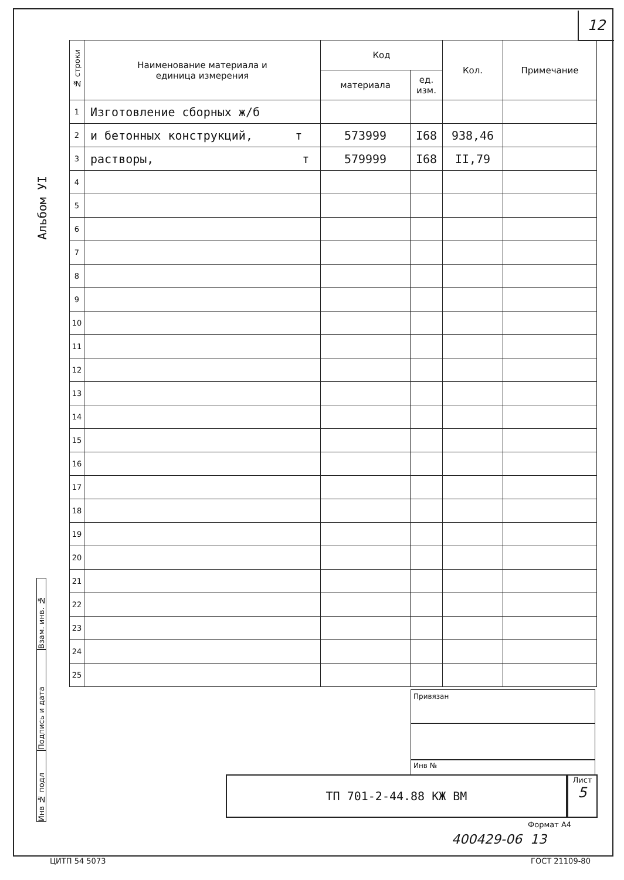12
Альбом УI
| № строки | Наименование материала и единица измерения | Код | | Кол. | Примечание |
| --- | --- | --- | --- | --- | --- |
| | | материала | ед. изм. | | |
| 1 | Изготовление сборных ж/б | | | | |
| 2 | и бетонных конструкций, т | 573999 | I68 | 938,46 | |
| 3 | растворы, т | 579999 | I68 | II,79 | |
| 4 | | | | | |
| 5 | | | | | |
| 6 | | | | | |
| 7 | | | | | |
| 8 | | | | | |
| 9 | | | | | |
| 10 | | | | | |
| 11 | | | | | |
| 12 | | | | | |
| 13 | | | | | |
| 14 | | | | | |
| 15 | | | | | |
| 16 | | | | | |
| 17 | | | | | |
| 18 | | | | | |
| 19 | | | | | |
| 20 | | | | | |
| 21 | | | | | |
| 22 | | | | | |
| 23 | | | | | |
| 24 | | | | | |
| 25 | | | | | |
Взам. инв. №
Подпись и дата
Инв № подл
Привязан
Инв №
ТП 701-2-44.88 КЖ ВМ
Лист
5
Формат А4
400429-06 13
ЦИТП 54 5073 ГОСТ 21109-80